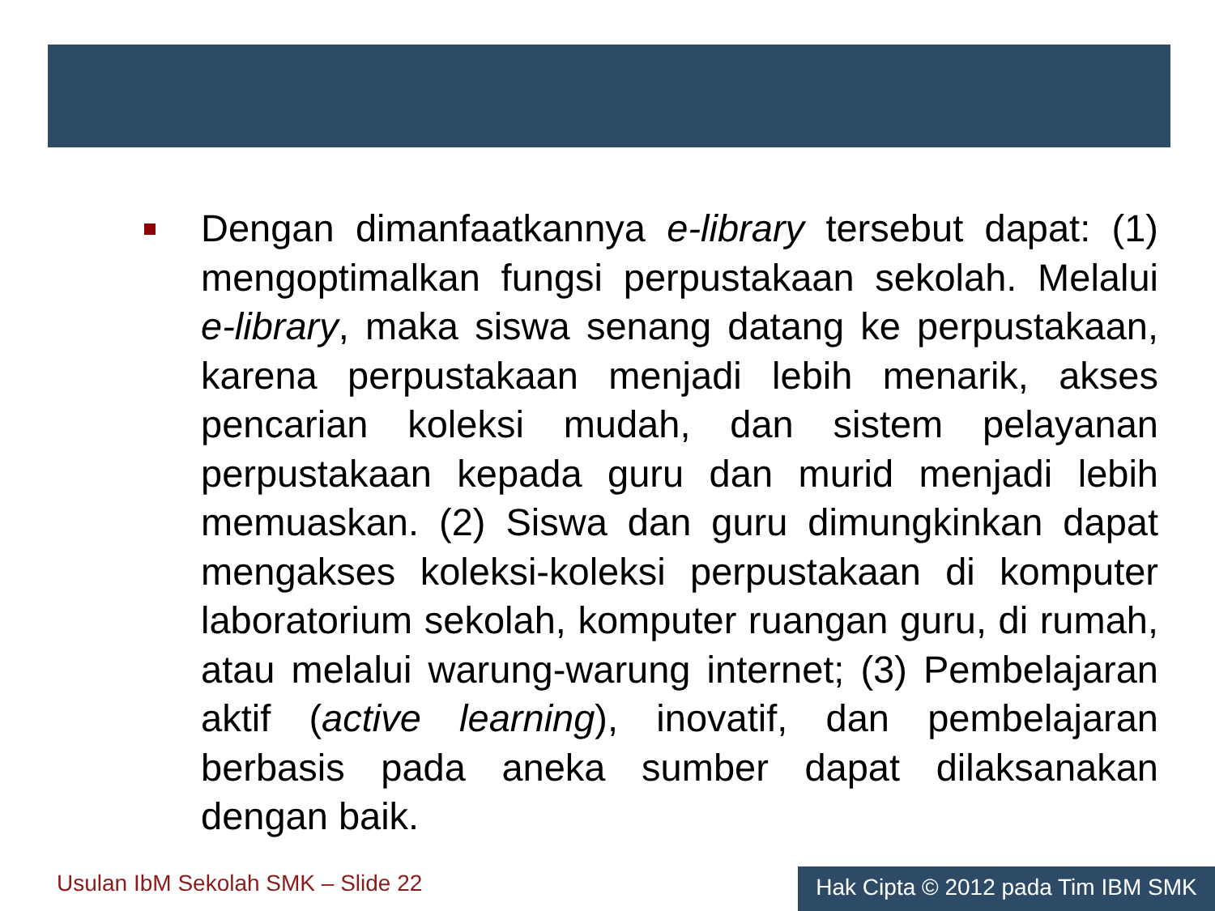Dengan dimanfaatkannya e-library tersebut dapat: (1) mengoptimalkan fungsi perpustakaan sekolah. Melalui e-library, maka siswa senang datang ke perpustakaan, karena perpustakaan menjadi lebih menarik, akses pencarian koleksi mudah, dan sistem pelayanan perpustakaan kepada guru dan murid menjadi lebih memuaskan. (2) Siswa dan guru dimungkinkan dapat mengakses koleksi-koleksi perpustakaan di komputer laboratorium sekolah, komputer ruangan guru, di rumah, atau melalui warung-warung internet; (3) Pembelajaran aktif (active learning), inovatif, dan pembelajaran berbasis pada aneka sumber dapat dilaksanakan dengan baik.
Usulan IbM Sekolah SMK – Slide 22
Hak Cipta © 2012 pada Tim IBM SMK